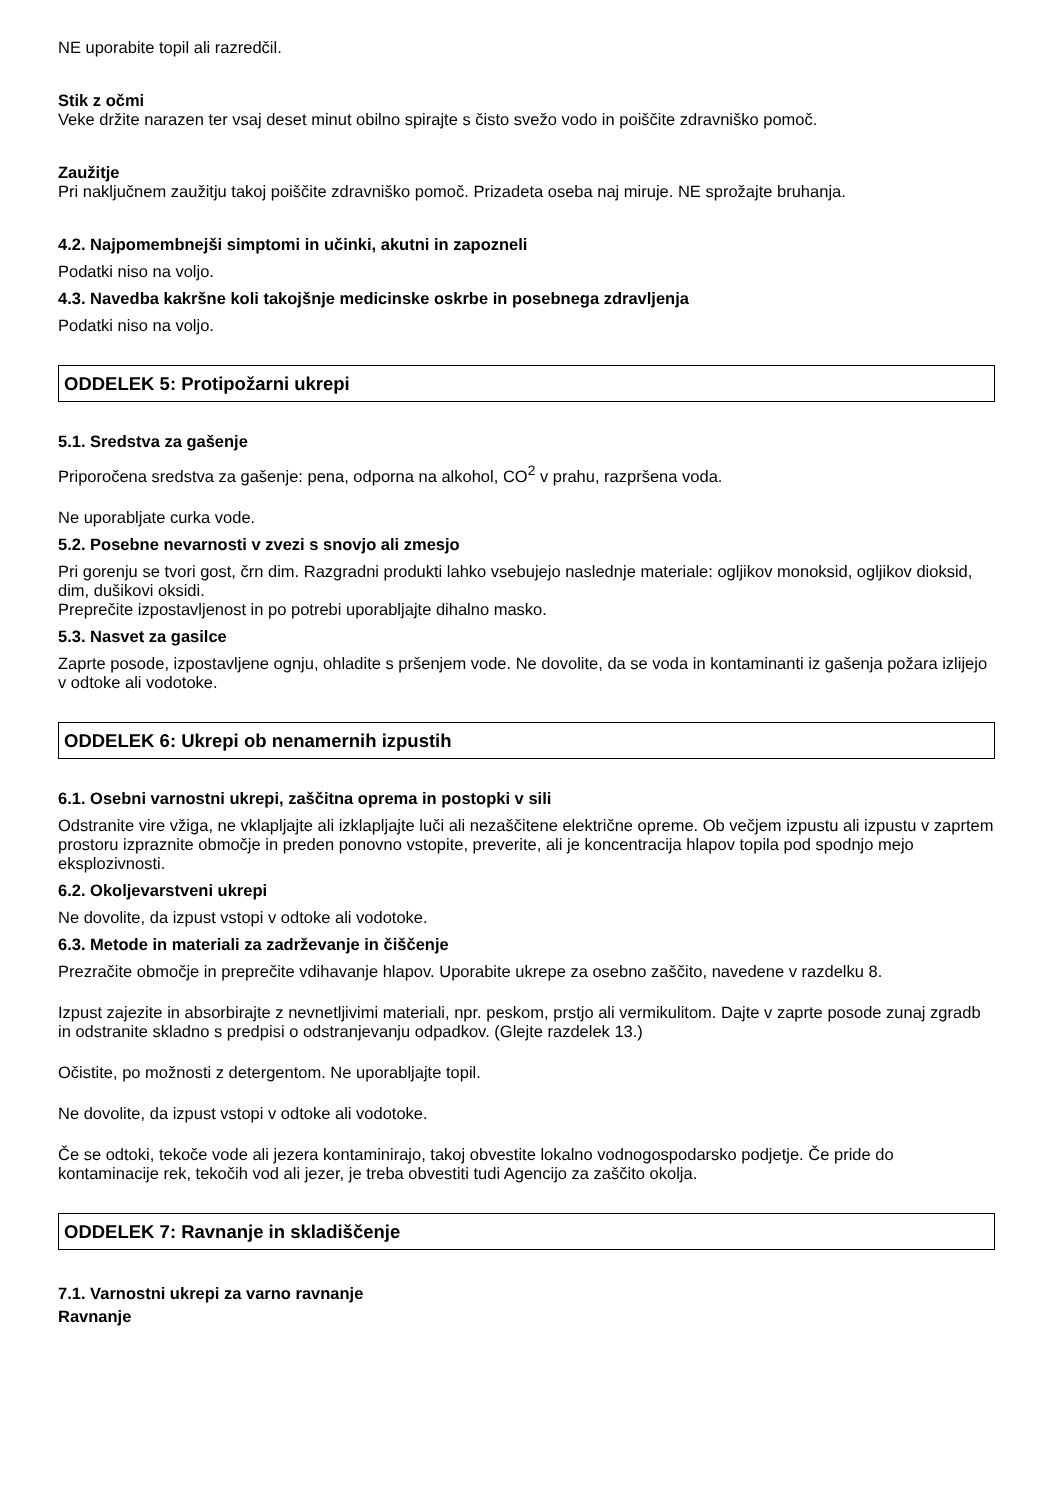NE uporabite topil ali razredčil.
Stik z očmi
Veke držite narazen ter vsaj deset minut obilno spirajte s čisto svežo vodo in poiščite zdravniško pomoč.
Zaužitje
Pri naključnem zaužitju takoj poiščite zdravniško pomoč. Prizadeta oseba naj miruje. NE sprožajte bruhanja.
4.2. Najpomembnejši simptomi in učinki, akutni in zapozneli
Podatki niso na voljo.
4.3. Navedba kakršne koli takojšnje medicinske oskrbe in posebnega zdravljenja
Podatki niso na voljo.
ODDELEK 5: Protipožarni ukrepi
5.1. Sredstva za gašenje
Priporočena sredstva za gašenje: pena, odporna na alkohol, CO<sup>2</sup> v prahu, razpršena voda.
Ne uporabljate curka vode.
5.2. Posebne nevarnosti v zvezi s snovjo ali zmesjo
Pri gorenju se tvori gost, črn dim. Razgradni produkti lahko vsebujejo naslednje materiale: ogljikov monoksid, ogljikov dioksid, dim, dušikovi oksidi.
Preprečite izpostavljenost in po potrebi uporabljajte dihalno masko.
5.3. Nasvet za gasilce
Zaprte posode, izpostavljene ognju, ohladite s pršenjem vode. Ne dovolite, da se voda in kontaminanti iz gašenja požara izlijejo v odtoke ali vodotoke.
ODDELEK 6: Ukrepi ob nenamernih izpustih
6.1. Osebni varnostni ukrepi, zaščitna oprema in postopki v sili
Odstranite vire vžiga, ne vklapljajte ali izklapljajte luči ali nezaščitene električne opreme. Ob večjem izpustu ali izpustu v zaprtem prostoru izpraznite območje in preden ponovno vstopite, preverite, ali je koncentracija hlapov topila pod spodnjo mejo eksplozivnosti.
6.2. Okoljevarstveni ukrepi
Ne dovolite, da izpust vstopi v odtoke ali vodotoke.
6.3. Metode in materiali za zadrževanje in čiščenje
Prezračite območje in preprečite vdihavanje hlapov. Uporabite ukrepe za osebno zaščito, navedene v razdelku 8.
Izpust zajezite in absorbirajte z nevnetljivimi materiali, npr. peskom, prstjo ali vermikulitom. Dajte v zaprte posode zunaj zgradb in odstranite skladno s predpisi o odstranjevanju odpadkov. (Glejte razdelek 13.)
Očistite, po možnosti z detergentom. Ne uporabljajte topil.
Ne dovolite, da izpust vstopi v odtoke ali vodotoke.
Če se odtoki, tekoče vode ali jezera kontaminirajo, takoj obvestite lokalno vodnogospodarsko podjetje. Če pride do kontaminacije rek, tekočih vod ali jezer, je treba obvestiti tudi Agencijo za zaščito okolja.
ODDELEK 7: Ravnanje in skladiščenje
7.1. Varnostni ukrepi za varno ravnanje
Ravnanje